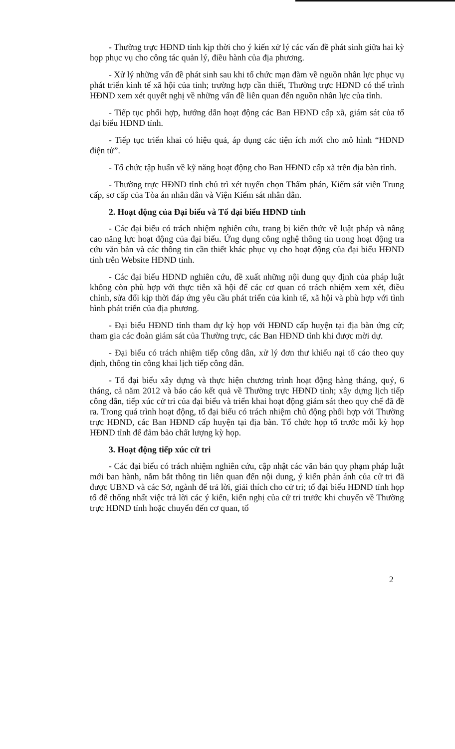- Thường trực HĐND tỉnh kịp thời cho ý kiến xử lý các vấn đề phát sinh giữa hai kỳ họp phục vụ cho công tác quản lý, điều hành của địa phương.
- Xử lý những vấn đề phát sinh sau khi tổ chức mạn đàm về nguồn nhân lực phục vụ phát triển kinh tế xã hội của tỉnh; trường hợp cần thiết, Thường trực HĐND có thể trình HĐND xem xét quyết nghị về những vấn đề liên quan đến nguồn nhân lực của tỉnh.
- Tiếp tục phối hợp, hướng dẫn hoạt động các Ban HĐND cấp xã, giám sát của tổ đại biểu HĐND tỉnh.
- Tiếp tục triển khai có hiệu quả, áp dụng các tiện ích mới cho mô hình “HĐND điện tử”.
- Tổ chức tập huấn về kỹ năng hoạt động cho Ban HĐND cấp xã trên địa bàn tỉnh.
- Thường trực HĐND tỉnh chủ trì xét tuyển chọn Thẩm phán, Kiểm sát viên Trung cấp, sơ cấp của Tòa án nhân dân và Viện Kiểm sát nhân dân.
2. Hoạt động của Đại biểu và Tổ đại biểu HĐND tỉnh
- Các đại biểu có trách nhiệm nghiên cứu, trang bị kiến thức về luật pháp và nâng cao năng lực hoạt động của đại biểu. Ứng dụng công nghệ thông tin trong hoạt động tra cứu văn bản và các thông tin cần thiết khác phục vụ cho hoạt động của đại biểu HĐND tỉnh trên Website HĐND tỉnh.
- Các đại biểu HĐND nghiên cứu, đề xuất những nội dung quy định của pháp luật không còn phù hợp với thực tiễn xã hội để các cơ quan có trách nhiệm xem xét, điều chỉnh, sửa đổi kịp thời đáp ứng yêu cầu phát triển của kinh tế, xã hội và phù hợp với tình hình phát triển của địa phương.
- Đại biểu HĐND tỉnh tham dự kỳ họp với HĐND cấp huyện tại địa bàn ứng cử; tham gia các đoàn giám sát của Thường trực, các Ban HĐND tỉnh khi được mời dự.
- Đại biểu có trách nhiệm tiếp công dân, xử lý đơn thư khiếu nại tố cáo theo quy định, thông tin công khai lịch tiếp công dân.
- Tổ đại biểu xây dựng và thực hiện chương trình hoạt động hàng tháng, quý, 6 tháng, cả năm 2012 và báo cáo kết quả về Thường trực HĐND tỉnh; xây dựng lịch tiếp công dân, tiếp xúc cử tri của đại biểu và triển khai hoạt động giám sát theo quy chế đã đề ra. Trong quá trình hoạt động, tổ đại biểu có trách nhiệm chủ động phối hợp với Thường trực HĐND, các Ban HĐND cấp huyện tại địa bàn. Tổ chức họp tổ trước mỗi kỳ họp HĐND tỉnh để đảm bảo chất lượng kỳ họp.
3. Hoạt động tiếp xúc cử tri
- Các đại biểu có trách nhiệm nghiên cứu, cập nhật các văn bản quy phạm pháp luật mới ban hành, nắm bắt thông tin liên quan đến nội dung, ý kiến phản ánh của cử tri đã được UBND và các Sở, ngành để trả lời, giải thích cho cử tri; tổ đại biểu HĐND tỉnh họp tổ để thống nhất việc trả lời các ý kiến, kiến nghị của cử tri trước khi chuyển về Thường trực HĐND tỉnh hoặc chuyển đến cơ quan, tổ
2